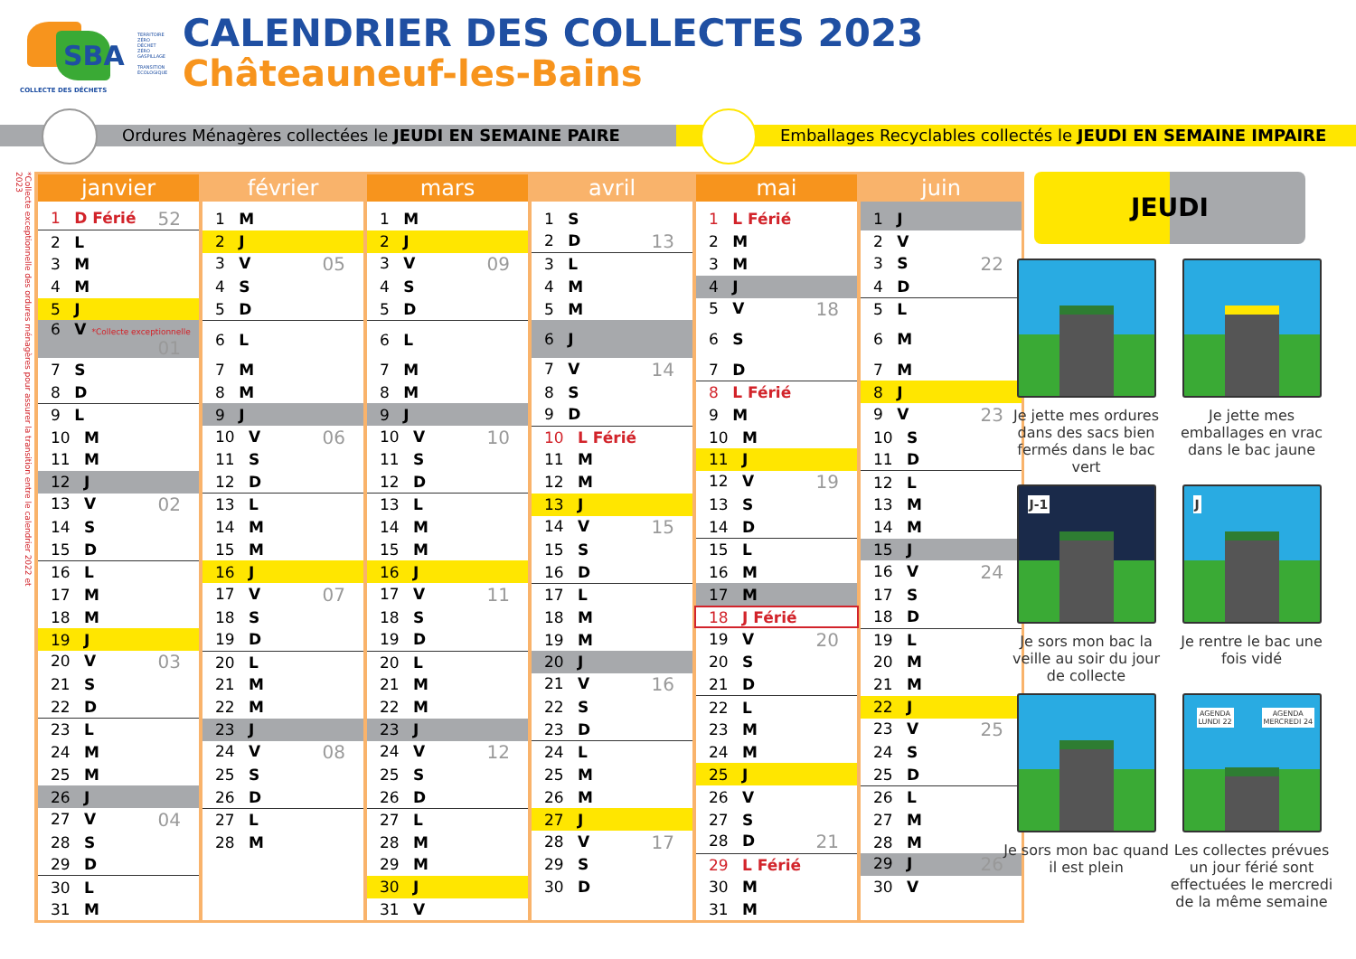SBA
COLLECTE DES DÉCHETS
TERRITOIRE ZÉRO DÉCHET ZÉRO GASPILLAGE
TRANSITION ÉCOLOGIQUE
CALENDRIER DES COLLECTES 2023
Châteauneuf-les-Bains
Ordures Ménagères collectées le JEUDI EN SEMAINE PAIRE Emballages Recyclables collectés le JEUDI EN SEMAINE IMPAIRE
*Collecte exceptionnelle des ordures ménagères pour assurer la transition entre le calendrier 2022 et 2023
| janvier | février | mars | avril | mai | juin |
| --- | --- | --- | --- | --- | --- |
| 1 D Férié 52 | 1 M | 1 M | 1 S | 1 L Férié | 1 J |
| 2 L | 2 J | 2 J | 2 D 13 | 2 M | 2 V |
| 3 M | 3 V 05 | 3 V 09 | 3 L | 3 M | 3 S 22 |
| 4 M | 4 S | 4 S | 4 M | 4 J | 4 D |
| 5 J | 5 D | 5 D | 5 M | 5 V 18 | 5 L |
| 6 V *Collecte exceptionnelle 01 | 6 L | 6 L | 6 J | 6 S | 6 M |
| 7 S | 7 M | 7 M | 7 V 14 | 7 D | 7 M |
| 8 D | 8 M | 8 M | 8 S | 8 L Férié | 8 J |
| 9 L | 9 J | 9 J | 9 D | 9 M | 9 V 23 |
| 10 M | 10 V 06 | 10 V 10 | 10 L Férié | 10 M | 10 S |
| 11 M | 11 S | 11 S | 11 M | 11 J | 11 D |
| 12 J | 12 D | 12 D | 12 M | 12 V 19 | 12 L |
| 13 V 02 | 13 L | 13 L | 13 J | 13 S | 13 M |
| 14 S | 14 M | 14 M | 14 V 15 | 14 D | 14 M |
| 15 D | 15 M | 15 M | 15 S | 15 L | 15 J |
| 16 L | 16 J | 16 J | 16 D | 16 M | 16 V 24 |
| 17 M | 17 V 07 | 17 V 11 | 17 L | 17 M | 17 S |
| 18 M | 18 S | 18 S | 18 M | 18 J Férié | 18 D |
| 19 J | 19 D | 19 D | 19 M | 19 V 20 | 19 L |
| 20 V 03 | 20 L | 20 L | 20 J | 20 S | 20 M |
| 21 S | 21 M | 21 M | 21 V 16 | 21 D | 21 M |
| 22 D | 22 M | 22 M | 22 S | 22 L | 22 J |
| 23 L | 23 J | 23 J | 23 D | 23 M | 23 V 25 |
| 24 M | 24 V 08 | 24 V 12 | 24 L | 24 M | 24 S |
| 25 M | 25 S | 25 S | 25 M | 25 J | 25 D |
| 26 J | 26 D | 26 D | 26 M | 26 V | 26 L |
| 27 V 04 | 27 L | 27 L | 27 J | 27 S | 27 M |
| 28 S | 28 M | 28 M | 28 V 17 | 28 D 21 | 28 M |
| 29 D | | 29 M | 29 S | 29 L Férié | 29 J 26 |
| 30 L | | 30 J | 30 D | 30 M | 30 V |
| 31 M | | 31 V | | 31 M | |
JEUDI
Je jette mes ordures dans des sacs bien fermés dans le bac vert
Je jette mes emballages en vrac dans le bac jaune
J-1
Je sors mon bac la veille au soir du jour de collecte
J
Je rentre le bac une fois vidé
Je sors mon bac quand il est plein
AGENDA
LUNDI 22
AGENDA
MERCREDI 24
Les collectes prévues un jour férié sont effectuées le mercredi de la même semaine